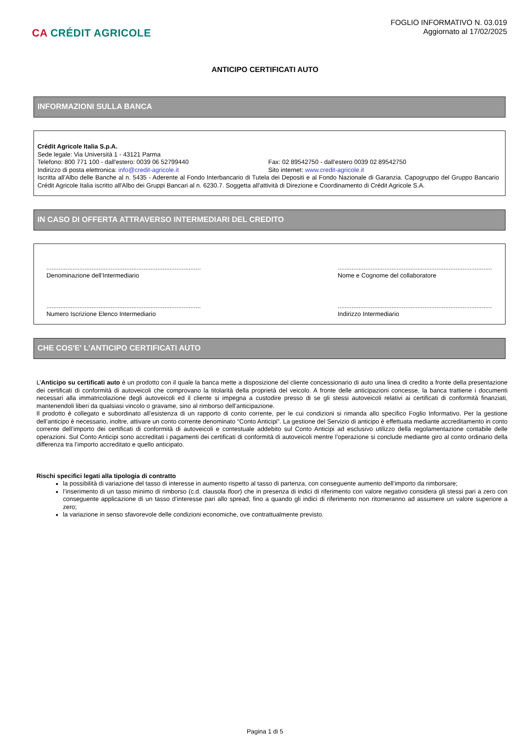CA CRÉDIT AGRICOLE
FOGLIO INFORMATIVO N. 03.019
Aggiornato al 17/02/2025
ANTICIPO CERTIFICATI AUTO
INFORMAZIONI SULLA BANCA
Crédit Agricole Italia S.p.A.
Sede legale: Via Università 1 - 43121 Parma
Telefono: 800 771 100 - dall'estero: 0039 06 52799440 Fax: 02 89542750 - dall'estero 0039 02 89542750
Indirizzo di posta elettronica: info@credit-agricole.it Sito internet: www.credit-agricole.it
Iscritta all'Albo delle Banche al n. 5435 - Aderente al Fondo Interbancario di Tutela dei Depositi e al Fondo Nazionale di Garanzia. Capogruppo del Gruppo Bancario Crédit Agricole Italia iscritto all'Albo dei Gruppi Bancari al n. 6230.7. Soggetta all'attività di Direzione e Coordinamento di Crédit Agricole S.A.
IN CASO DI OFFERTA ATTRAVERSO INTERMEDIARI DEL CREDITO
.........................................................................................
Denominazione dell’Intermediario
.........................................................................................
Nome e Cognome del collaboratore
.........................................................................................
Numero Iscrizione Elenco Intermediario
.........................................................................................
Indirizzo Intermediario
CHE COS'E' L'ANTICIPO CERTIFICATI AUTO
L’Anticipo su certificati auto è un prodotto con il quale la banca mette a disposizione del cliente concessionario di auto una linea di credito a fronte della presentazione dei certificati di conformità di autoveicoli che comprovano la titolarità della proprietà del veicolo. A fronte delle anticipazioni concesse, la banca trattiene i documenti necessari alla immatricolazione degli autoveicoli ed il cliente si impegna a custodire presso di se gli stessi autoveicoli relativi ai certificati di conformità finanziati, mantenendoli liberi da qualsiasi vincolo o gravame, sino al rimborso dell’anticipazione.
Il prodotto è collegato e subordinato all’esistenza di un rapporto di conto corrente, per le cui condizioni si rimanda allo specifico Foglio Informativo. Per la gestione dell’anticipo è necessario, inoltre, attivare un conto corrente denominato “Conto Anticipi”. La gestione del Servizio di anticipo è effettuata mediante accreditamento in conto corrente dell’importo dei certificati di conformità di autoveicoli e contestuale addebito sul Conto Anticipi ad esclusivo utilizzo della regolamentazione contabile delle operazioni. Sul Conto Anticipi sono accreditati i pagamenti dei certificati di conformità di autoveicoli mentre l’operazione si conclude mediante giro al conto ordinario della differenza tra l’importo accreditato e quello anticipato.
Rischi specifici legati alla tipologia di contratto
la possibilità di variazione del tasso di interesse in aumento rispetto al tasso di partenza, con conseguente aumento dell’importo da rimborsare;
l’inserimento di un tasso minimo di rimborso (c.d. clausola floor) che in presenza di indici di riferimento con valore negativo considera gli stessi pari a zero con conseguente applicazione di un tasso d’interesse pari allo spread, fino a quando gli indici di riferimento non ritorneranno ad assumere un valore superiore a zero;
la variazione in senso sfavorevole delle condizioni economiche, ove contrattualmente previsto.
Pagina 1 di 5